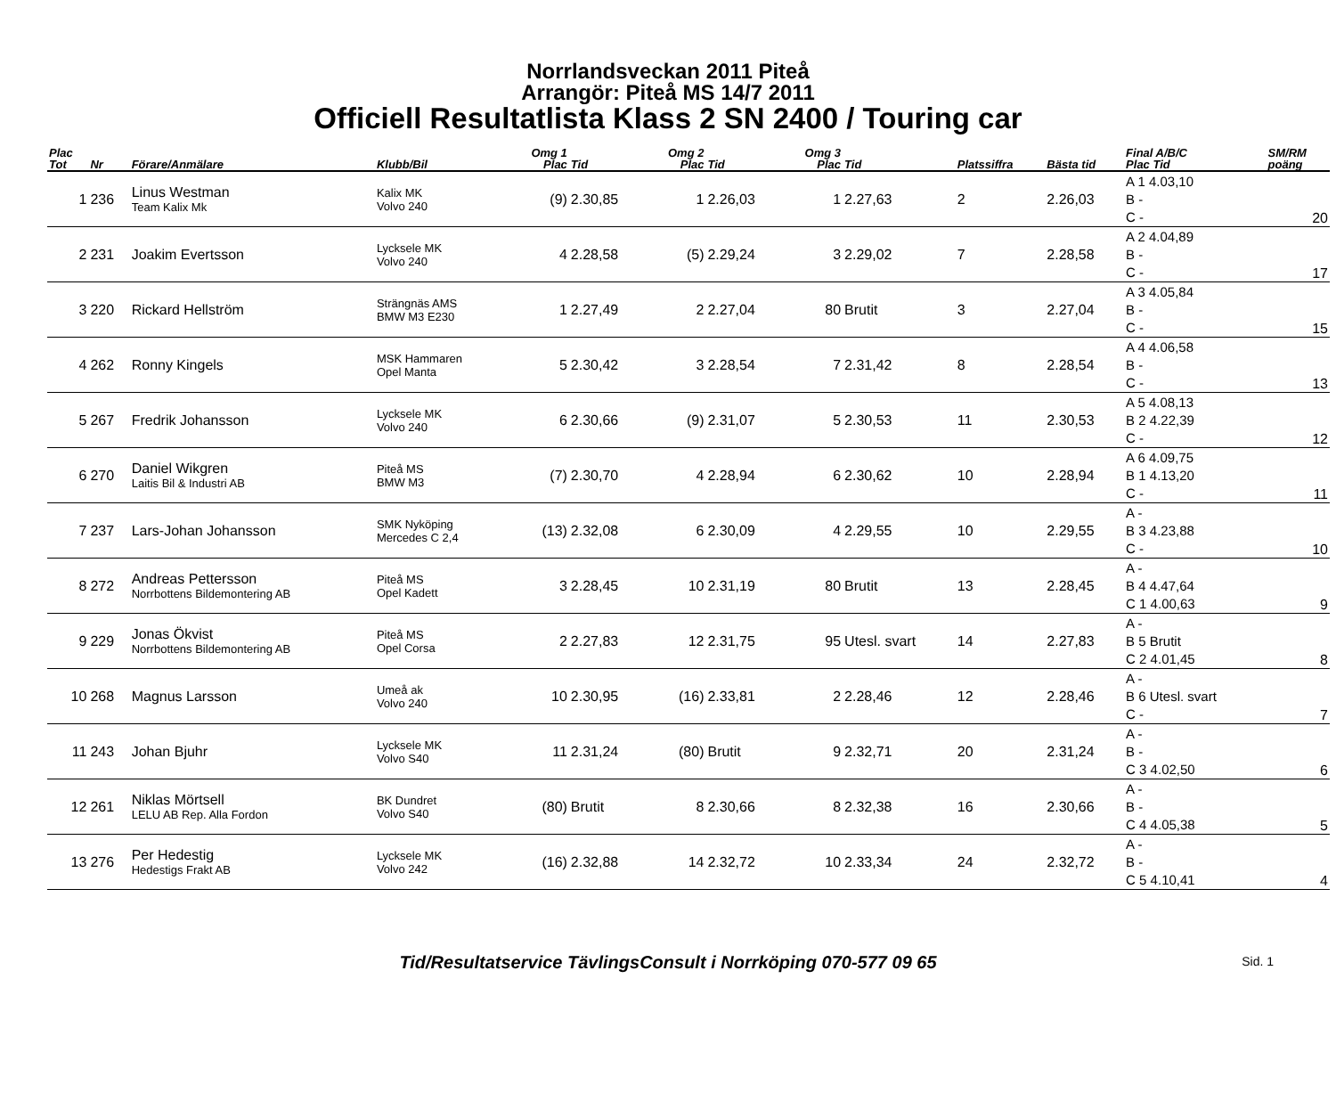Norrlandsveckan 2011 Piteå
Arrangör: Piteå MS 14/7 2011
Officiell Resultatlista Klass 2 SN 2400 / Touring car
| Plac Tot | Nr | Förare/Anmälare | Klubb/Bil | Omg 1 Plac | Tid | Omg 2 Plac | Tid | Omg 3 Plac | Tid | Platssiffra | Bästa tid | Final A/B/C Plac Tid | SM/RM poäng |
| --- | --- | --- | --- | --- | --- | --- | --- | --- | --- | --- | --- | --- | --- |
| 1 | 236 | Linus Westman Team Kalix Mk | Kalix MK Volvo 240 | (9) | 2.30,85 | 1 | 2.26,03 | 1 | 2.27,63 | 2 | 2.26,03 | A 1 4.03,10 B - C - | 20 |
| 2 | 231 | Joakim Evertsson | Lycksele MK Volvo 240 | 4 | 2.28,58 | (5) | 2.29,24 | 3 | 2.29,02 | 7 | 2.28,58 | A 2 4.04,89 B - C - | 17 |
| 3 | 220 | Rickard Hellström | Strängnäs AMS BMW M3 E230 | 1 | 2.27,49 | 2 | 2.27,04 | 80 | Brutit | 3 | 2.27,04 | A 3 4.05,84 B - C - | 15 |
| 4 | 262 | Ronny Kingels | MSK Hammaren Opel Manta | 5 | 2.30,42 | 3 | 2.28,54 | 7 | 2.31,42 | 8 | 2.28,54 | A 4 4.06,58 B - C - | 13 |
| 5 | 267 | Fredrik Johansson | Lycksele MK Volvo 240 | 6 | 2.30,66 | (9) | 2.31,07 | 5 | 2.30,53 | 11 | 2.30,53 | A 5 4.08,13 B 2 4.22,39 C - | 12 |
| 6 | 270 | Daniel Wikgren Laitis Bil & Industri AB | Piteå MS BMW M3 | (7) | 2.30,70 | 4 | 2.28,94 | 6 | 2.30,62 | 10 | 2.28,94 | A 6 4.09,75 B 1 4.13,20 C - | 11 |
| 7 | 237 | Lars-Johan Johansson | SMK Nyköping Mercedes C 2,4 | (13) | 2.32,08 | 6 | 2.30,09 | 4 | 2.29,55 | 10 | 2.29,55 | A - B 3 4.23,88 C - | 10 |
| 8 | 272 | Andreas Pettersson Norrbottens Bildemontering AB | Piteå MS Opel Kadett | 3 | 2.28,45 | 10 | 2.31,19 | 80 | Brutit | 13 | 2.28,45 | A - B 4 4.47,64 C 1 4.00,63 | 9 |
| 9 | 229 | Jonas Ökvist Norrbottens Bildemontering AB | Piteå MS Opel Corsa | 2 | 2.27,83 | 12 | 2.31,75 | 95 | Utesl. svart | 14 | 2.27,83 | A - B 5 Brutit C 2 4.01,45 | 8 |
| 10 | 268 | Magnus Larsson | Umeå ak Volvo 240 | 10 | 2.30,95 | (16) | 2.33,81 | 2 | 2.28,46 | 12 | 2.28,46 | A - B 6 Utesl. svart C - | 7 |
| 11 | 243 | Johan Bjuhr | Lycksele MK Volvo S40 | 11 | 2.31,24 | (80) | Brutit | 9 | 2.32,71 | 20 | 2.31,24 | A - B - C 3 4.02,50 | 6 |
| 12 | 261 | Niklas Mörtsell LELU AB Rep. Alla Fordon | BK Dundret Volvo S40 | (80) | Brutit | 8 | 2.30,66 | 8 | 2.32,38 | 16 | 2.30,66 | A - B - C 4 4.05,38 | 5 |
| 13 | 276 | Per Hedestig Hedestigs Frakt AB | Lycksele MK Volvo 242 | (16) | 2.32,88 | 14 | 2.32,72 | 10 | 2.33,34 | 24 | 2.32,72 | A - B - C 5 4.10,41 | 4 |
Tid/Resultatservice TävlingsConsult i Norrköping 070-577 09 65 Sid. 1